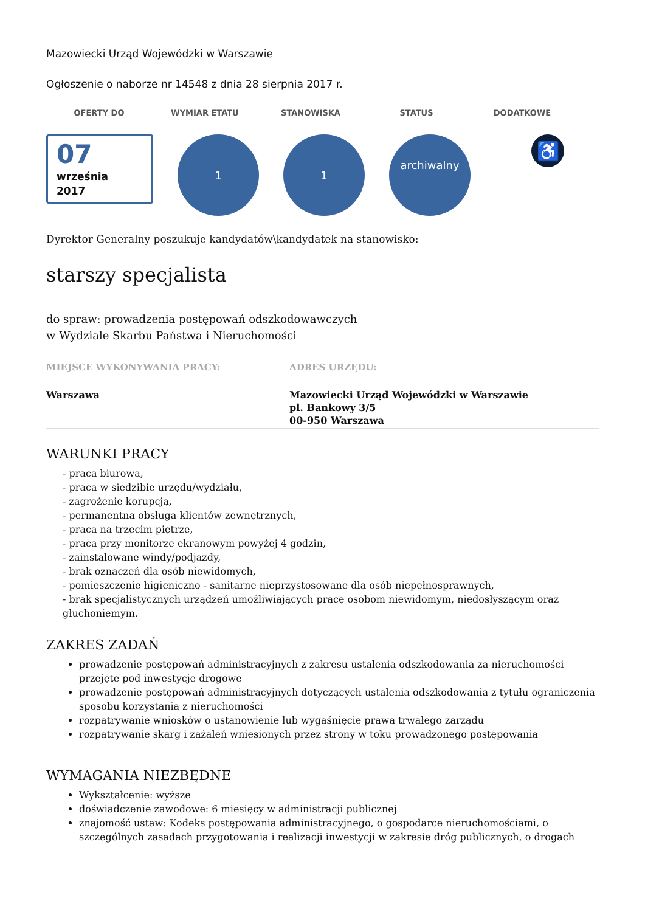Mazowiecki Urząd Wojewódzki w Warszawie
Ogłoszenie o naborze nr 14548 z dnia 28 sierpnia 2017 r.
OFERTY DO WYMIAR ETATU STANOWISKA STATUS DODATKOWE
07
września
2017
1 1
archiwalny
♿
Dyrektor Generalny poszukuje kandydatów\kandydatek na stanowisko:
starszy specjalista
do spraw: prowadzenia postępowań odszkodowawczych
w Wydziale Skarbu Państwa i Nieruchomości
MIEJSCE WYKONYWANIA PRACY:
Warszawa
ADRES URZĘDU:
Mazowiecki Urząd Wojewódzki w Warszawie
pl. Bankowy 3/5
00-950 Warszawa
WARUNKI PRACY
- praca biurowa,
- praca w siedzibie urzędu/wydziału,
- zagrożenie korupcją,
- permanentna obsługa klientów zewnętrznych,
- praca na trzecim piętrze,
- praca przy monitorze ekranowym powyżej 4 godzin,
- zainstalowane windy/podjazdy,
- brak oznaczeń dla osób niewidomych,
- pomieszczenie higieniczno - sanitarne nieprzystosowane dla osób niepełnosprawnych,
- brak specjalistycznych urządzeń umożliwiających pracę osobom niewidomym, niedosłyszącym oraz głuchoniemym.
ZAKRES ZADAŃ
prowadzenie postępowań administracyjnych z zakresu ustalenia odszkodowania za nieruchomości przejęte pod inwestycje drogowe
prowadzenie postępowań administracyjnych dotyczących ustalenia odszkodowania z tytułu ograniczenia sposobu korzystania z nieruchomości
rozpatrywanie wniosków o ustanowienie lub wygaśnięcie prawa trwałego zarządu
rozpatrywanie skarg i zażaleń wniesionych przez strony w toku prowadzonego postępowania
WYMAGANIA NIEZBĘDNE
Wykształcenie: wyższe
doświadczenie zawodowe: 6 miesięcy w administracji publicznej
znajomość ustaw: Kodeks postępowania administracyjnego, o gospodarce nieruchomościami, o szczególnych zasadach przygotowania i realizacji inwestycji w zakresie dróg publicznych, o drogach